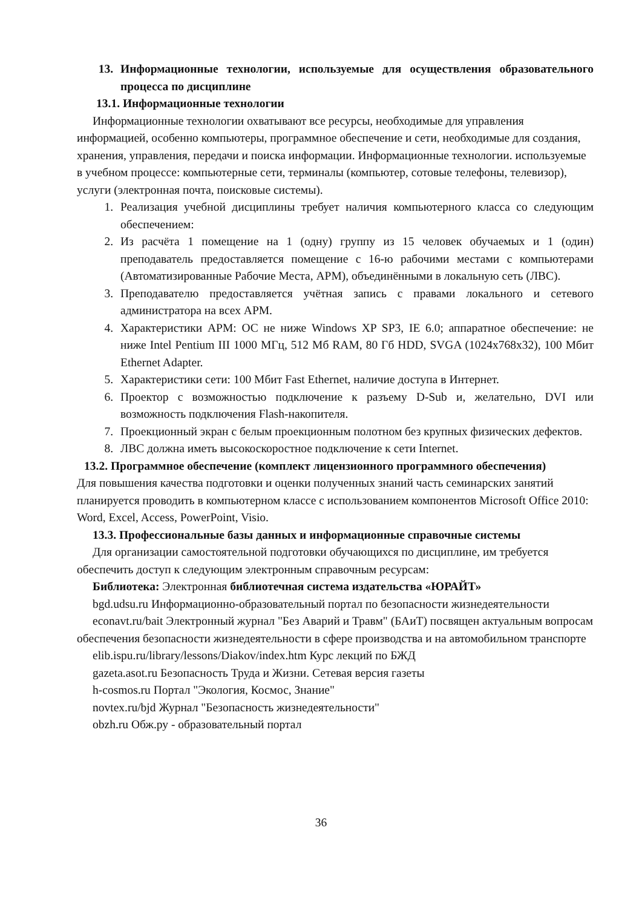13. Информационные технологии, используемые для осуществления образовательного процесса по дисциплине
13.1. Информационные технологии
Информационные технологии охватывают все ресурсы, необходимые для управления информацией, особенно компьютеры, программное обеспечение и сети, необходимые для создания, хранения, управления, передачи и поиска информации. Информационные технологии. используемые в учебном процессе: компьютерные сети, терминалы (компьютер, сотовые телефоны, телевизор), услуги (электронная почта, поисковые системы).
1. Реализация учебной дисциплины требует наличия компьютерного класса со следующим обеспечением:
2. Из расчёта 1 помещение на 1 (одну) группу из 15 человек обучаемых и 1 (один) преподаватель предоставляется помещение с 16-ю рабочими местами с компьютерами (Автоматизированные Рабочие Места, АРМ), объединёнными в локальную сеть (ЛВС).
3. Преподавателю предоставляется учётная запись с правами локального и сетевого администратора на всех АРМ.
4. Характеристики АРМ: ОС не ниже Windows XP SP3, IE 6.0; аппаратное обеспечение: не ниже Intel Pentium III 1000 МГц, 512 Мб RAM, 80 Гб HDD, SVGA (1024x768x32), 100 Мбит Ethernet Adapter.
5. Характеристики сети: 100 Мбит Fast Ethernet, наличие доступа в Интернет.
6. Проектор с возможностью подключение к разъему D-Sub и, желательно, DVI или возможность подключения Flash-накопителя.
7. Проекционный экран с белым проекционным полотном без крупных физических дефектов.
8. ЛВС должна иметь высокоскоростное подключение к сети Internet.
13.2. Программное обеспечение (комплект лицензионного программного обеспечения)
Для повышения качества подготовки и оценки полученных знаний часть семинарских занятий планируется проводить в компьютерном классе с использованием компонентов Microsoft Office 2010: Word, Excel, Access, PowerPoint, Visio.
13.3. Профессиональные базы данных и информационные справочные системы
Для организации самостоятельной подготовки обучающихся по дисциплине, им требуется обеспечить доступ к следующим электронным справочным ресурсам:
Библиотека: Электронная библиотечная система издательства «ЮРАЙТ»
bgd.udsu.ru Информационно-образовательный портал по безопасности жизнедеятельности
econavt.ru/bait Электронный журнал "Без Аварий и Травм" (БАиТ) посвящен актуальным вопросам обеспечения безопасности жизнедеятельности в сфере производства и на автомобильном транспорте
elib.ispu.ru/library/lessons/Diakov/index.htm Курс лекций по БЖД
gazeta.asot.ru Безопасность Труда и Жизни. Сетевая версия газеты
h-cosmos.ru Портал "Экология, Космос, Знание"
novtex.ru/bjd Журнал "Безопасность жизнедеятельности"
obzh.ru Обж.ру - образовательный портал
36